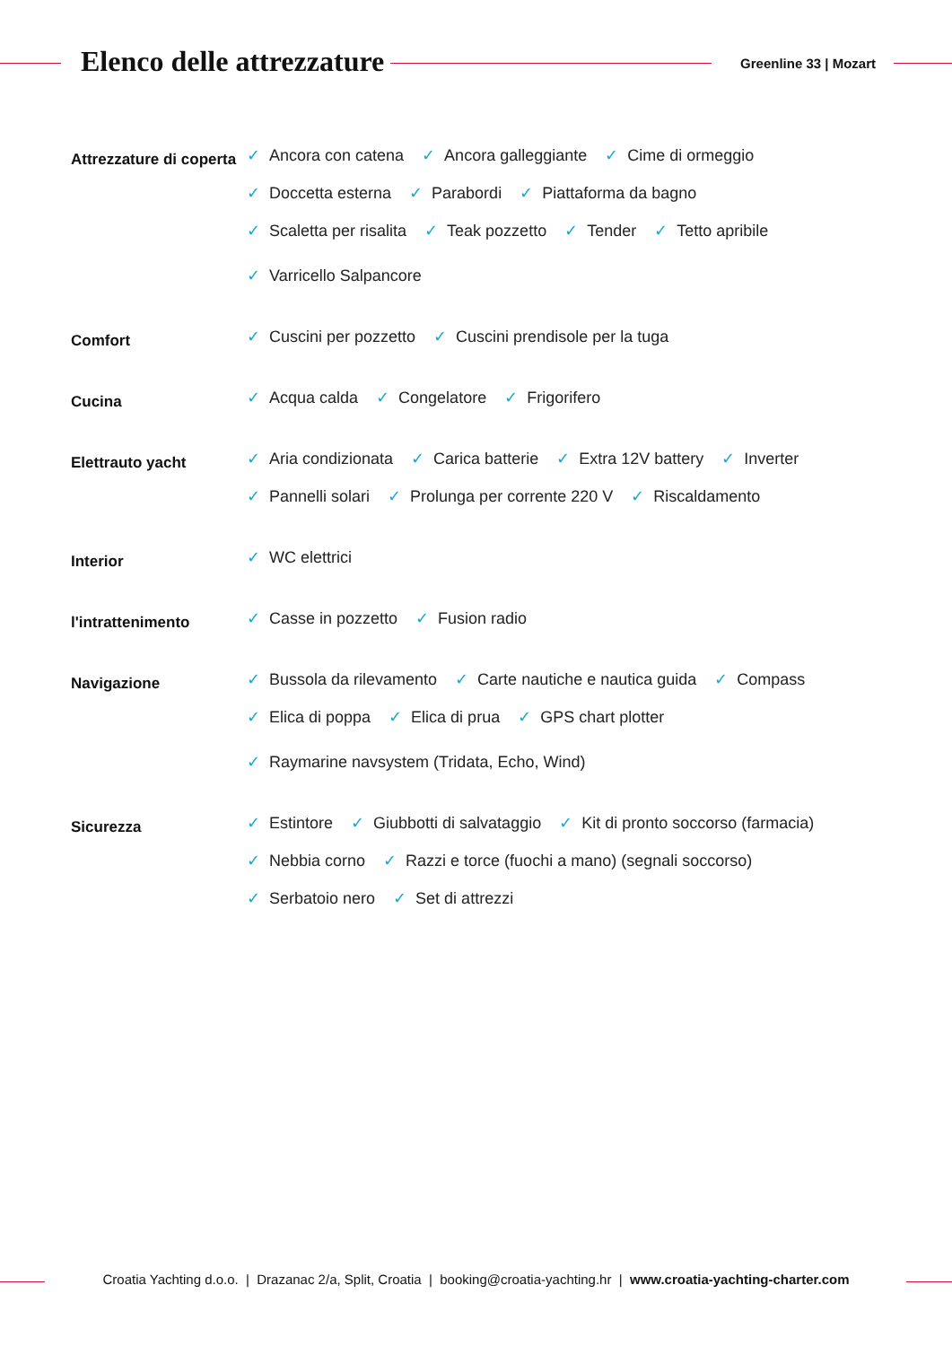Elenco delle attrezzature Greenline 33 | Mozart
Attrezzature di coperta
✓ Ancora con catena ✓ Ancora galleggiante ✓ Cime di ormeggio ✓ Doccetta esterna ✓ Parabordi ✓ Piattaforma da bagno ✓ Scaletta per risalita ✓ Teak pozzetto ✓ Tender ✓ Tetto apribile ✓ Varricello Salpancore
Comfort
✓ Cuscini per pozzetto ✓ Cuscini prendisole per la tuga
Cucina
✓ Acqua calda ✓ Congelatore ✓ Frigorifero
Elettrauto yacht
✓ Aria condizionata ✓ Carica batterie ✓ Extra 12V battery ✓ Inverter ✓ Pannelli solari ✓ Prolunga per corrente 220 V ✓ Riscaldamento
Interior
✓ WC elettrici
l'intrattenimento
✓ Casse in pozzetto ✓ Fusion radio
Navigazione
✓ Bussola da rilevamento ✓ Carte nautiche e nautica guida ✓ Compass ✓ Elica di poppa ✓ Elica di prua ✓ GPS chart plotter ✓ Raymarine navsystem (Tridata, Echo, Wind)
Sicurezza
✓ Estintore ✓ Giubbotti di salvataggio ✓ Kit di pronto soccorso (farmacia) ✓ Nebbia corno ✓ Razzi e torce (fuochi a mano) (segnali soccorso) ✓ Serbatoio nero ✓ Set di attrezzi
Croatia Yachting d.o.o. | Drazanac 2/a, Split, Croatia | booking@croatia-yachting.hr | www.croatia-yachting-charter.com